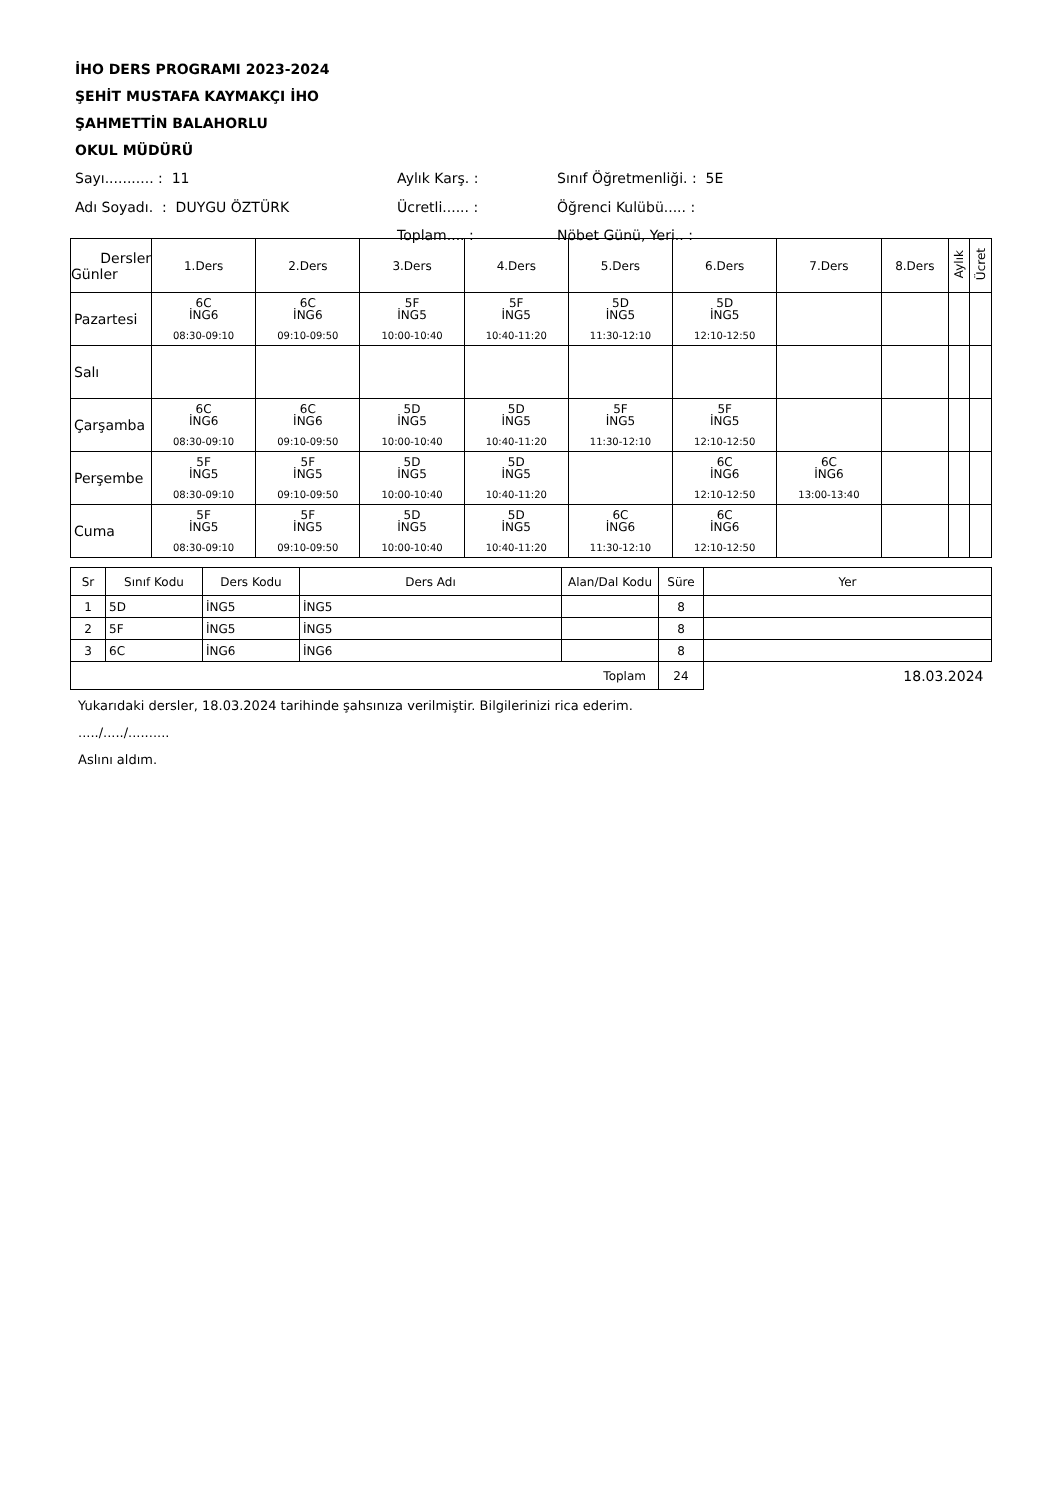İHO DERS PROGRAMI 2023-2024
ŞEHİT MUSTAFA KAYMAKÇI İHO
ŞAHMETTİN BALAHORLU
OKUL MÜDÜRÜ
| Sayı........... : 11 | Aylık Karş. : | Sınıf Öğretmenliği. : 5E |
| Adı Soyadı. : DUYGU ÖZTÜRK | Ücretli...... : | Öğrenci Kulübü..... : |
| | Toplam.... : | Nöbet Günü, Yeri.. : |
| Dersler Günler | 1.Ders | 2.Ders | 3.Ders | 4.Ders | 5.Ders | 6.Ders | 7.Ders | 8.Ders | Aylık | Ücret |
| --- | --- | --- | --- | --- | --- | --- | --- | --- | --- | --- |
| Pazartesi | 6C İNG6 08:30-09:10 | 6C İNG6 09:10-09:50 | 5F İNG5 10:00-10:40 | 5F İNG5 10:40-11:20 | 5D İNG5 11:30-12:10 | 5D İNG5 12:10-12:50 | | | | |
| Salı | | | | | | | | | | |
| Çarşamba | 6C İNG6 08:30-09:10 | 6C İNG6 09:10-09:50 | 5D İNG5 10:00-10:40 | 5D İNG5 10:40-11:20 | 5F İNG5 11:30-12:10 | 5F İNG5 12:10-12:50 | | | | |
| Perşembe | 5F İNG5 08:30-09:10 | 5F İNG5 09:10-09:50 | 5D İNG5 10:00-10:40 | 5D İNG5 10:40-11:20 | | 6C İNG6 12:10-12:50 | 6C İNG6 13:00-13:40 | | | |
| Cuma | 5F İNG5 08:30-09:10 | 5F İNG5 09:10-09:50 | 5D İNG5 10:00-10:40 | 5D İNG5 10:40-11:20 | 6C İNG6 11:30-12:10 | 6C İNG6 12:10-12:50 | | | | |
| Sr | Sınıf Kodu | Ders Kodu | Ders Adı | Alan/Dal Kodu | Süre | Yer |
| 1 | 5D | İNG5 | İNG5 | | 8 | |
| 2 | 5F | İNG5 | İNG5 | | 8 | |
| 3 | 6C | İNG6 | İNG6 | | 8 | |
| Toplam | | | | | 24 | 18.03.2024 |
Yukarıdaki dersler, 18.03.2024 tarihinde şahsınıza verilmiştir. Bilgilerinizi rica ederim.
...../...../..........
Aslını aldım.